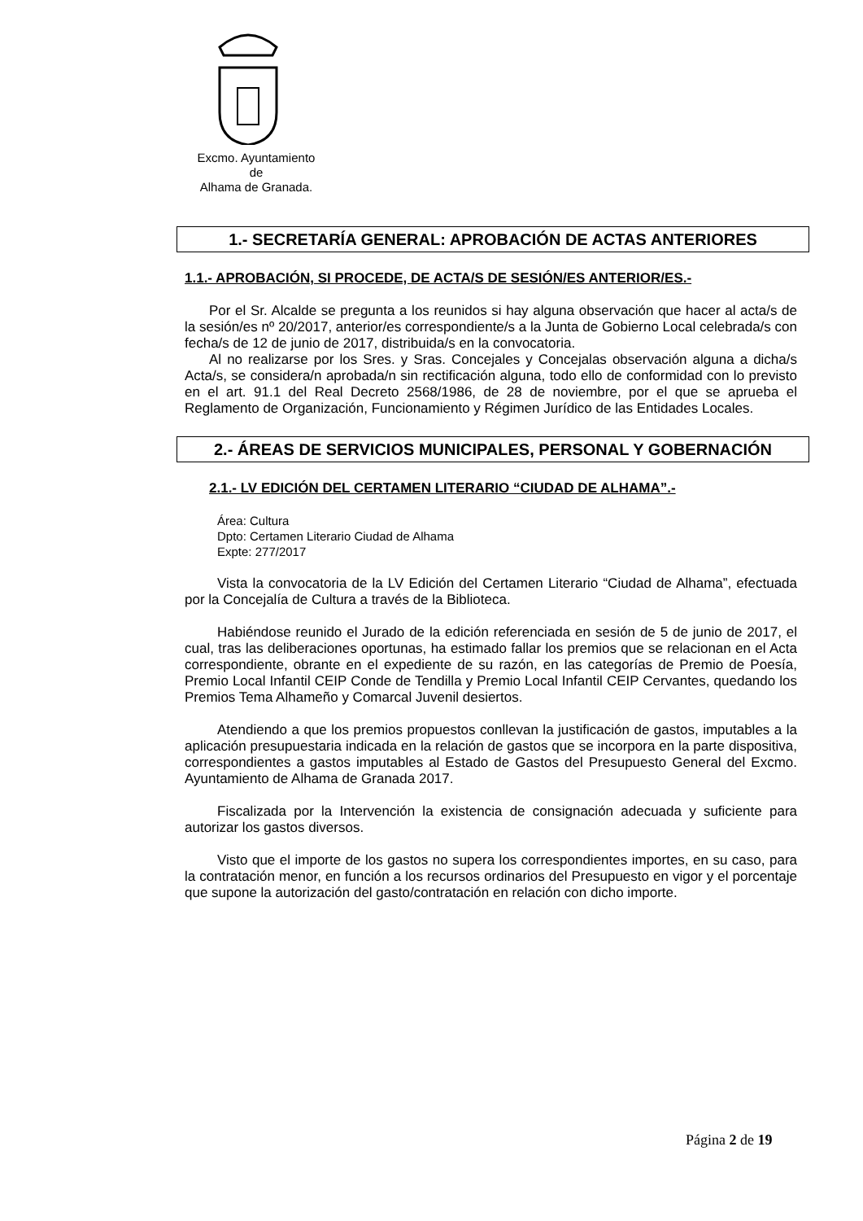Excmo. Ayuntamiento
de
Alhama de Granada.
1.- SECRETARÍA GENERAL: APROBACIÓN DE ACTAS ANTERIORES
1.1.- APROBACIÓN, SI PROCEDE, DE ACTA/S DE SESIÓN/ES ANTERIOR/ES.-
Por el Sr. Alcalde se pregunta a los reunidos si hay alguna observación que hacer al acta/s de la sesión/es nº 20/2017, anterior/es correspondiente/s a la Junta de Gobierno Local celebrada/s con fecha/s de 12 de junio de 2017, distribuida/s en la convocatoria.
Al no realizarse por los Sres. y Sras. Concejales y Concejalas observación alguna a dicha/s Acta/s, se considera/n aprobada/n sin rectificación alguna, todo ello de conformidad con lo previsto en el art. 91.1 del Real Decreto 2568/1986, de 28 de noviembre, por el que se aprueba el Reglamento de Organización, Funcionamiento y Régimen Jurídico de las Entidades Locales.
2.- ÁREAS DE SERVICIOS MUNICIPALES, PERSONAL Y GOBERNACIÓN
2.1.- LV EDICIÓN DEL CERTAMEN LITERARIO “CIUDAD DE ALHAMA”.-
Área: Cultura
Dpto: Certamen Literario Ciudad de Alhama
Expte: 277/2017
Vista la convocatoria de la LV Edición del Certamen Literario “Ciudad de Alhama”, efectuada por la Concejalía de Cultura a través de la Biblioteca.
Habiéndose reunido el Jurado de la edición referenciada en sesión de 5 de junio de 2017, el cual, tras las deliberaciones oportunas, ha estimado fallar los premios que se relacionan en el Acta correspondiente, obrante en el expediente de su razón, en las categorías de Premio de Poesía, Premio Local Infantil CEIP Conde de Tendilla y Premio Local Infantil CEIP Cervantes, quedando los Premios Tema Alhameño y Comarcal Juvenil desiertos.
Atendiendo a que los premios propuestos conllevan la justificación de gastos, imputables a la aplicación presupuestaria indicada en la relación de gastos que se incorpora en la parte dispositiva, correspondientes a gastos imputables al Estado de Gastos del Presupuesto General del Excmo. Ayuntamiento de Alhama de Granada 2017.
Fiscalizada por la Intervención la existencia de consignación adecuada y suficiente para autorizar los gastos diversos.
Visto que el importe de los gastos no supera los correspondientes importes, en su caso, para la contratación menor, en función a los recursos ordinarios del Presupuesto en vigor y el porcentaje que supone la autorización del gasto/contratación en relación con dicho importe.
Página 2 de 19